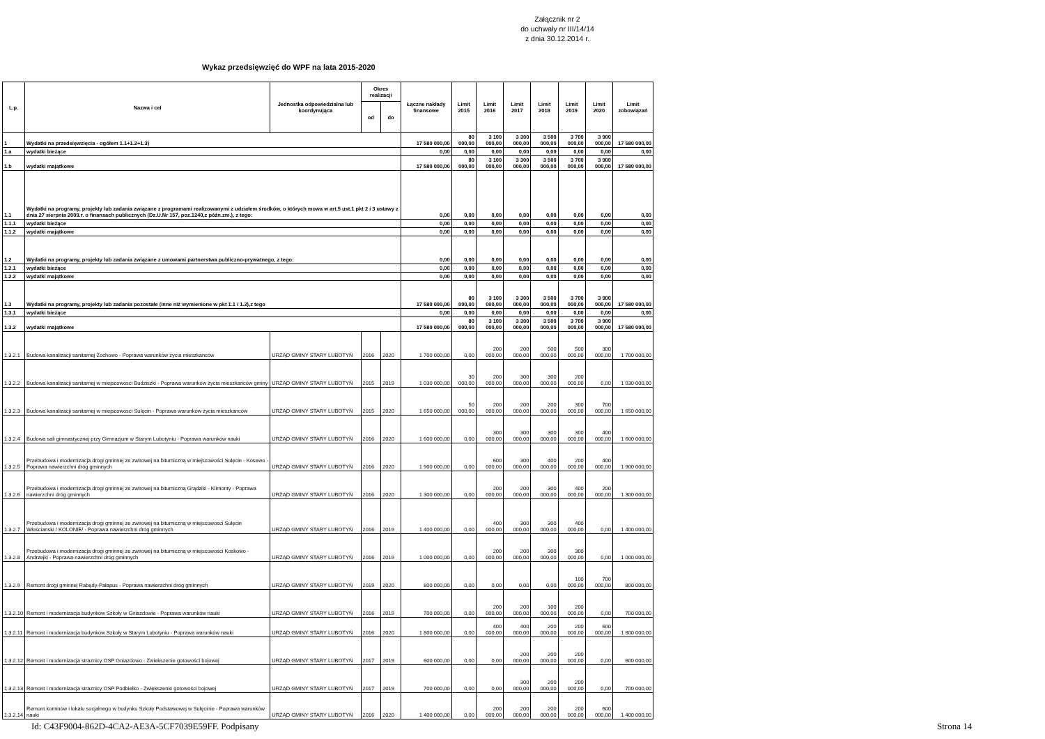Załącznik nr 2
do uchwały nr III/14/14
z dnia 30.12.2014 r.
Wykaz przedsięwzięć do WPF na lata 2015-2020
| L.p. | Nazwa i cel | Jednostka odpowiedzialna lub koordynująca | Okres realizacji | | Łączne nakłady finansowe | Limit 2015 | Limit 2016 | Limit 2017 | Limit 2018 | Limit 2019 | Limit 2020 | Limit zobowiązań |
| --- | --- | --- | --- | --- | --- | --- | --- | --- | --- | --- | --- | --- |
| | | | od | do | | | | | | | | |
| 1 | Wydatki na przedsięwzięcia - ogółem 1.1+1.2+1.3) | | | | 17 580 000,00 | 80 000,00 | 3 100 000,00 | 3 300 000,00 | 3 500 000,00 | 3 700 000,00 | 3 900 000,00 | 17 580 000,00 |
| 1.a | wydatki bieżące | | | | 0,00 | 0,00 | 0,00 | 0,00 | 0,00 | 0,00 | 0,00 | 0,00 |
| 1.b | wydatki majątkowe | | | | 17 580 000,00 | 80 000,00 | 3 100 000,00 | 3 300 000,00 | 3 500 000,00 | 3 700 000,00 | 3 900 000,00 | 17 580 000,00 |
| 1.1 | Wydatki na programy, projekty lub zadania związane z programami realizowanymi z udziałem środków, o których mowa w art.5 ust.1 pkt 2 i 3 ustawy z dnia 27 sierpnia 2009.r. o finansach publicznych (Dz.U.Nr 157, poz.1240,z późn.zm.), z tego: | | | | 0,00 | 0,00 | 0,00 | 0,00 | 0,00 | 0,00 | 0,00 | 0,00 |
| 1.1.1 | wydatki bieżące | | | | 0,00 | 0,00 | 0,00 | 0,00 | 0,00 | 0,00 | 0,00 | 0,00 |
| 1.1.2 | wydatki majątkowe | | | | 0,00 | 0,00 | 0,00 | 0,00 | 0,00 | 0,00 | 0,00 | 0,00 |
| 1.2 | Wydatki na programy, projekty lub zadania związane z umowami partnerstwa publiczno-prywatnego, z tego: | | | | 0,00 | 0,00 | 0,00 | 0,00 | 0,00 | 0,00 | 0,00 | 0,00 |
| 1.2.1 | wydatki bieżące | | | | 0,00 | 0,00 | 0,00 | 0,00 | 0,00 | 0,00 | 0,00 | 0,00 |
| 1.2.2 | wydatki majątkowe | | | | 0,00 | 0,00 | 0,00 | 0,00 | 0,00 | 0,00 | 0,00 | 0,00 |
| 1.3 | Wydatki na programy, projekty lub zadania pozostałe (inne niż wymienione w pkt 1.1 i 1.2),z tego | | | | 17 580 000,00 | 80 000,00 | 3 100 000,00 | 3 300 000,00 | 3 500 000,00 | 3 700 000,00 | 3 900 000,00 | 17 580 000,00 |
| 1.3.1 | wydatki bieżące | | | | 0,00 | 0,00 | 0,00 | 0,00 | 0,00 | 0,00 | 0,00 | 0,00 |
| 1.3.2 | wydatki majątkowe | | | | 17 580 000,00 | 80 000,00 | 3 100 000,00 | 3 300 000,00 | 3 500 000,00 | 3 700 000,00 | 3 900 000,00 | 17 580 000,00 |
| 1.3.2.1 | Budowa kanalizacji sanitarnej Żochowo - Poprawa warunków życia mieszkanców | URZĄD GMINY STARY LUBOTYŃ | 2016 | 2020 | 1 700 000,00 | 0,00 | 200 000,00 | 200 000,00 | 500 000,00 | 500 000,00 | 300 000,00 | 1 700 000,00 |
| 1.3.2.2 | Budowa kanalizacji sanitarnej w miejscowosci Budziszki - Poprawa warunków życia mieszkańców gminy | URZĄD GMINY STARY LUBOTYŃ | 2015 | 2019 | 1 030 000,00 | 30 000,00 | 200 000,00 | 300 000,00 | 300 000,00 | 200 000,00 | 0,00 | 1 030 000,00 |
| 1.3.2.3 | Budowa kanalizacji sanitarnej w miejscowosci Sulęcin - Poprawa warunków życia mieszkanców | URZĄD GMINY STARY LUBOTYŃ | 2015 | 2020 | 1 650 000,00 | 50 000,00 | 200 000,00 | 200 000,00 | 200 000,00 | 300 000,00 | 700 000,00 | 1 650 000,00 |
| 1.3.2.4 | Budowa sali gimnastycznej przy Gimnazjum w Starym Lubotyniu - Poprawa warunków nauki | URZĄD GMINY STARY LUBOTYŃ | 2016 | 2020 | 1 600 000,00 | 0,00 | 300 000,00 | 300 000,00 | 300 000,00 | 300 000,00 | 400 000,00 | 1 600 000,00 |
| 1.3.2.5 | Przebudowa i modernizacja drogi gminnej ze zwirowej na bitumiczną w miejscowości Sulęcin - Kosewo - Poprawa nawierzchni dróg gminnych | URZĄD GMINY STARY LUBOTYŃ | 2016 | 2020 | 1 900 000,00 | 0,00 | 600 000,00 | 300 000,00 | 400 000,00 | 200 000,00 | 400 000,00 | 1 900 000,00 |
| 1.3.2.6 | Przebudowa i modernizacja drogi gminnej ze zwirowej na bitumiczną Grądziki - Klimonty - Poprawa nawierzchni dróg gminnych | URZĄD GMINY STARY LUBOTYŃ | 2016 | 2020 | 1 300 000,00 | 0,00 | 200 000,00 | 200 000,00 | 300 000,00 | 400 000,00 | 200 000,00 | 1 300 000,00 |
| 1.3.2.7 | Przebudowa i modernizacja drogi gminnej ze zwirowej na bitumiczną w miejscowosci Sulęcin Włościanski / KOLONIE/ - Poprawa nawierzchni dróg gminnych | URZĄD GMINY STARY LUBOTYŃ | 2016 | 2019 | 1 400 000,00 | 0,00 | 400 000,00 | 300 000,00 | 300 000,00 | 400 000,00 | 0,00 | 1 400 000,00 |
| 1.3.2.8 | Przebudowa i modernizacja drogi gminnej ze zwirowej na bitumiczną w miejscowości Koskowo - Andrzejki - Poprawa nawierzchni dróg gminnych | URZĄD GMINY STARY LUBOTYŃ | 2016 | 2019 | 1 000 000,00 | 0,00 | 200 000,00 | 200 000,00 | 300 000,00 | 300 000,00 | 0,00 | 1 000 000,00 |
| 1.3.2.9 | Remont drogi gminnej Rabędy-Pałapus - Poprawa nawierzchni dróg gminnych | URZĄD GMINY STARY LUBOTYŃ | 2019 | 2020 | 800 000,00 | 0,00 | 0,00 | 0,00 | 0,00 | 100 000,00 | 700 000,00 | 800 000,00 |
| 1.3.2.10 | Remont i modernizacja budynków Szkoły w Gniazdowie - Poprawa warunków nauki | URZĄD GMINY STARY LUBOTYŃ | 2016 | 2019 | 700 000,00 | 0,00 | 200 000,00 | 200 000,00 | 100 000,00 | 200 000,00 | 0,00 | 700 000,00 |
| 1.3.2.11 | Remont i modernizacja budynków Szkoły w Starym Lubotyniu - Poprawa warunków nauki | URZĄD GMINY STARY LUBOTYŃ | 2016 | 2020 | 1 800 000,00 | 0,00 | 400 000,00 | 400 000,00 | 200 000,00 | 200 000,00 | 600 000,00 | 1 800 000,00 |
| 1.3.2.12 | Remont i modernizacja straznicy OSP Gniazdowo - Zwiekszenie gotowości bojowej | URZĄD GMINY STARY LUBOTYŃ | 2017 | 2019 | 600 000,00 | 0,00 | 0,00 | 200 000,00 | 200 000,00 | 200 000,00 | 0,00 | 600 000,00 |
| 1.3.2.13 | Remont i modernizacja straznicy OSP Podbielko - Zwiększenie gotowości bojowej | URZĄD GMINY STARY LUBOTYŃ | 2017 | 2019 | 700 000,00 | 0,00 | 0,00 | 300 000,00 | 200 000,00 | 200 000,00 | 0,00 | 700 000,00 |
| 1.3.2.14 | Remont kominów i lokalu socjalnego w budynku Szkoły Podstawowej w Sulęcinie - Poprawa warunków nauki | URZĄD GMINY STARY LUBOTYŃ | 2016 | 2020 | 1 400 000,00 | 0,00 | 200 000,00 | 200 000,00 | 200 000,00 | 200 000,00 | 600 000,00 | 1 400 000,00 |
Id: C43F9004-862D-4CA2-AE3A-5CF7039E59FF. Podpisany
Strona 14